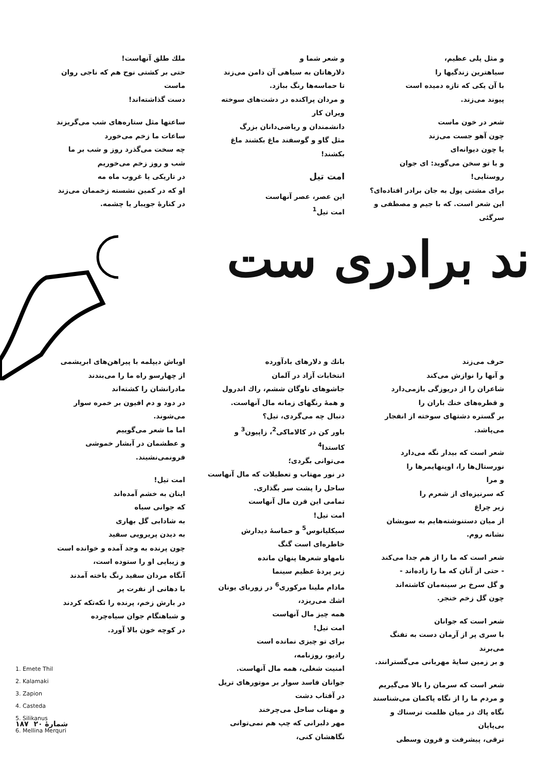و مثل پلی عظیم،
سیاهترین زندگیها را
با آن یکی که تازه دمیده است
پیوند می‌زند.
شعر در خون ماست
چون آهو جست می‌زند
یا چون دیوانه‌ای
و با تو سخن می‌گوید: ای جوان روستایی!
برای مشتی پول به جان برادر افتاده‌ای؟
این شعر است. که با جیم و مصطفی و سرگئی
و شعر شما و
دلارهاتان به سیاهی آن دامن می‌زند
تا حماسه‌ها رنگ ببازد.
و مردان پراکنده در دشت‌های سوخته ویران کار
دانشمندان و ریاضی‌دانان بزرگ
مثل گاو و گوسفند ماغ بکشند ماغ بکشند!
امت تیل
این عصر، عصر آنهاست
امت تیل<sup>1</sup>
ملك طلق آنهاست!
حتی بر کشتی نوح هم که ناجی روان ماست
دست گذاشته‌اند!
ساعتها مثل ستاره‌های شب می‌گریزند
ساعات ما زخم می‌خورد
چه سخت می‌گذرد روز و شب بر ما
شب و روز زخم می‌خوریم
در تاریکی یا غروب ماه مه
او که در کمین نشسته زخممان می‌زند
در کنارهٔ جویبار یا چشمه.
ند برادری ست
حرف می‌زند
و آنها را نوازش می‌کند
شاعران را از دریوزگی بازمی‌دارد
و قطره‌های خنك باران را
بر گستره دشتهای سوخته از انفجار می‌پاشد.
شعر است که بیدار نگه می‌دارد
نورستال‌ها را، اوپنهایمرها را
و مرا
که سرنیزه‌ای از شعرم را
زیر چراغ
از میان دستنوشته‌هایم به سویشان نشانه روم.
شعر است که ما را از هم جدا می‌کند
- حتی از آنان که ما را زاده‌اند -
و گل سرخ بر سینه‌مان کاشته‌اند
چون گل زخم خنجر.
شعر است که جوانان
با سری پر از آرمان دست به تفنگ می‌برند
و بر زمین سایهٔ مهربانی می‌گسترانند.
شعر است که سرمان را بالا می‌گیریم
و مردم ما را از نگاه پاکمان می‌شناسند
نگاه پاك در میان ظلمت ترسناك و بی‌پایان
ترقی، پیشرفت و قرون وسطی
بانك و دلارهای بادآورده
انتخابات آزاد در آلمان
جاشوهای ناوگان ششم، راك اندرول
و همهٔ رنگهای زمانه مال آنهاست.
دنبال چه می‌گردی، تیل؟
باور کن در کالاماکی<sup>2</sup>، زاپیون<sup>3</sup> و کاستدا<sup>4</sup>
می‌توانی بگردی؛
در نور مهتاب و تعطیلات که مال آنهاست
ساحل را پشت سر بگذاری.
تمامی این قرن مال آنهاست
امت تیل!
سیکلیانوس<sup>5</sup> و حماسهٔ دیدارش
خاطره‌ای است گنگ
نامهاو شعرها پنهان مانده
زیر پردهٔ عظیم سینما
مادام ملینا مرکوری<sup>6</sup> در زوربای یونان
اشك می‌ریزد،
همه چیز مال آنهاست
امت تیل!
برای تو چیزی نمانده است
رادیو، روزنامه،
امنیت شغلی، همه مال آنهاست.
جوانان فاسد سوار بر موتورهای تریل
در آفتاب دشت
و مهتاب ساحل می‌چرخند
مهر دلبرانی که چپ هم نمی‌توانی نگاهشان کنی،
اوباش دیپلمه با پیراهن‌های ابریشمی
از چهارسو راه ما را می‌بندند
مادرانشان را کشته‌اند
در دود و دم افیون بر خمره سوار می‌شوند.
اما ما شعر می‌گوییم
و عطشمان در آبشار خموشی فرونمی‌نشیند.
امت تیل!
اینان به خشم آمده‌اند
که جوانی سیاه
به شادابی گل بهاری
به دیدن پریرویی سفید
چون پرنده به وجد آمده و خوانده است
و زیبایی او را ستوده است،
آنگاه مردان سفید رنگ باخته آمدند
با دهانی از نفرت پر
در بارش زخم، پرنده را تکه‌تکه کردند
و شباهنگام جوان سیاه‌چرده
در کوچه خون بالا آورد.
1. Emete Thil
2. Kalamaki
3. Zapion
4. Casteda
5. Silikanus
6. Mellina Merquri
۱۸۷ ‌ شمارهٔ ۲۰